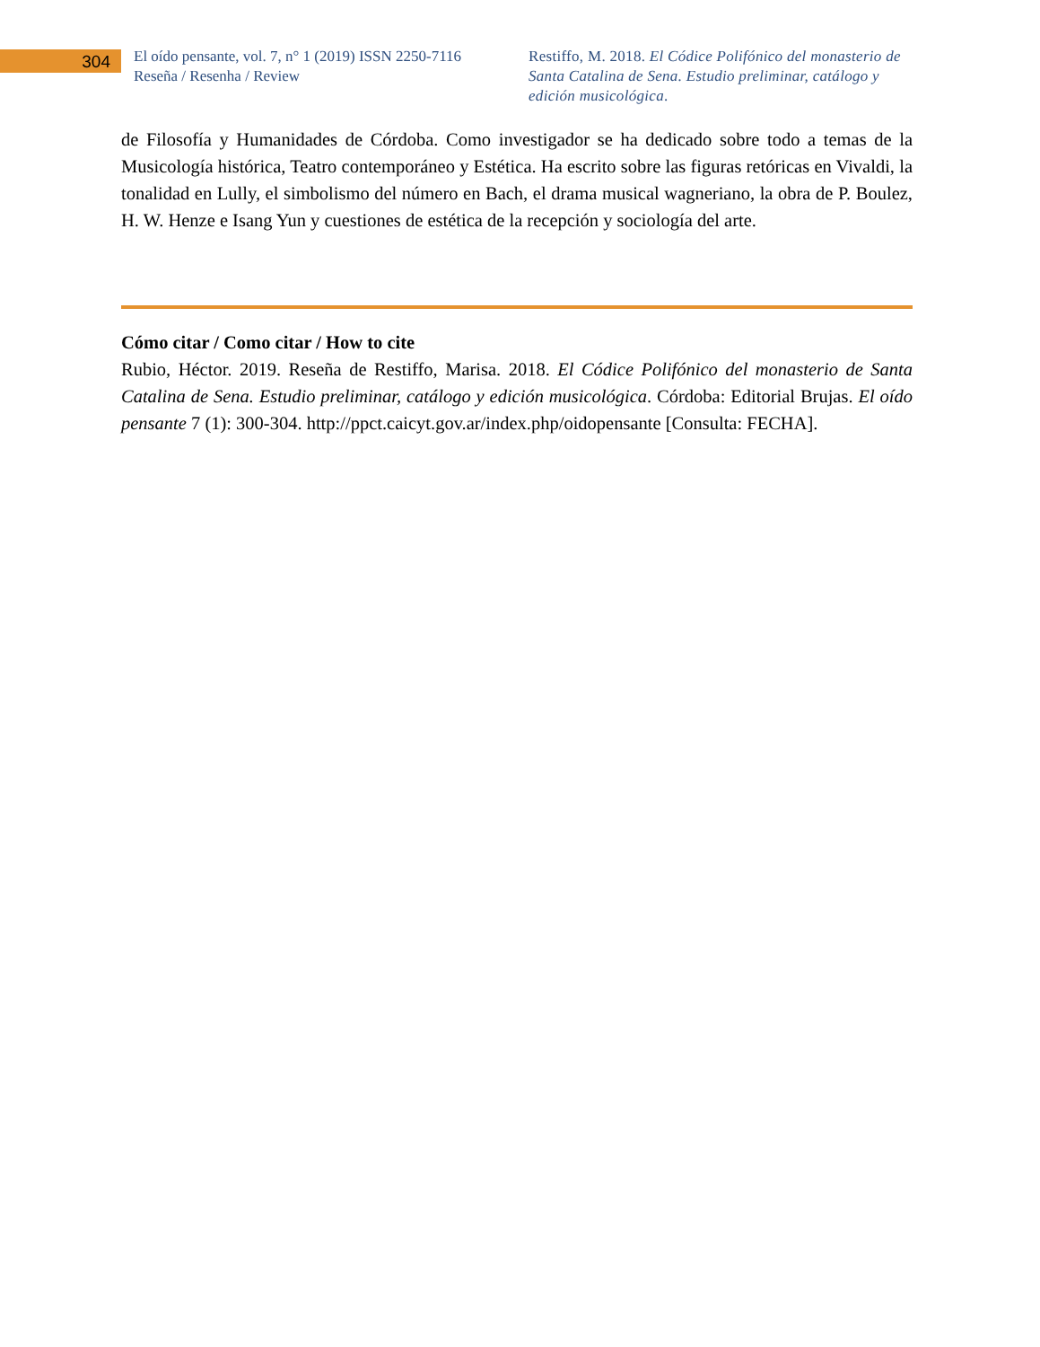304
El oído pensante, vol. 7, n° 1 (2019) ISSN 2250-7116
Reseña / Resenha / Review
Restiffo, M. 2018. El Códice Polifónico del monasterio de Santa Catalina de Sena. Estudio preliminar, catálogo y edición musicológica.
de Filosofía y Humanidades de Córdoba. Como investigador se ha dedicado sobre todo a temas de la Musicología histórica, Teatro contemporáneo y Estética. Ha escrito sobre las figuras retóricas en Vivaldi, la tonalidad en Lully, el simbolismo del número en Bach, el drama musical wagneriano, la obra de P. Boulez, H. W. Henze e Isang Yun y cuestiones de estética de la recepción y sociología del arte.
Cómo citar / Como citar / How to cite
Rubio, Héctor. 2019. Reseña de Restiffo, Marisa. 2018. El Códice Polifónico del monasterio de Santa Catalina de Sena. Estudio preliminar, catálogo y edición musicológica. Córdoba: Editorial Brujas. El oído pensante 7 (1): 300-304. http://ppct.caicyt.gov.ar/index.php/oidopensante [Consulta: FECHA].